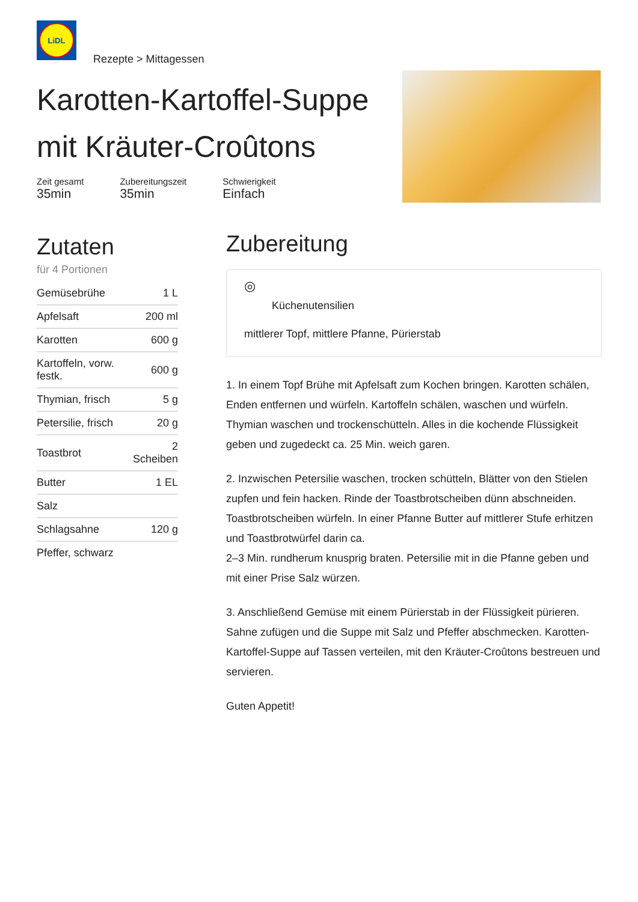LiDL
Rezepte > Mittagessen
Karotten-Kartoffel-Suppe mit Kräuter-Croûtons
Zeit gesamt
35min
Zubereitungszeit
35min
Schwierigkeit
Einfach
Zutaten
für 4 Portionen
| Gemüsebrühe | 1 L |
| Apfelsaft | 200 ml |
| Karotten | 600 g |
| Kartoffeln, vorw. festk. | 600 g |
| Thymian, frisch | 5 g |
| Petersilie, frisch | 20 g |
| Toastbrot | 2 Scheiben |
| Butter | 1 EL |
| Salz | |
| Schlagsahne | 120 g |
| Pfeffer, schwarz | |
Zubereitung
◎
Küchenutensilien
mittlerer Topf, mittlere Pfanne, Pürierstab
1. In einem Topf Brühe mit Apfelsaft zum Kochen bringen. Karotten schälen, Enden entfernen und würfeln. Kartoffeln schälen, waschen und würfeln. Thymian waschen und trockenschütteln. Alles in die kochende Flüssigkeit geben und zugedeckt ca. 25 Min. weich garen.
2. Inzwischen Petersilie waschen, trocken schütteln, Blätter von den Stielen zupfen und fein hacken. Rinde der Toastbrotscheiben dünn abschneiden. Toastbrotscheiben würfeln. In einer Pfanne Butter auf mittlerer Stufe erhitzen und Toastbrotwürfel darin ca.
2–3 Min. rundherum knusprig braten. Petersilie mit in die Pfanne geben und mit einer Prise Salz würzen.
3. Anschließend Gemüse mit einem Pürierstab in der Flüssigkeit pürieren. Sahne zufügen und die Suppe mit Salz und Pfeffer abschmecken. Karotten-Kartoffel-Suppe auf Tassen verteilen, mit den Kräuter-Croûtons bestreuen und servieren.
Guten Appetit!